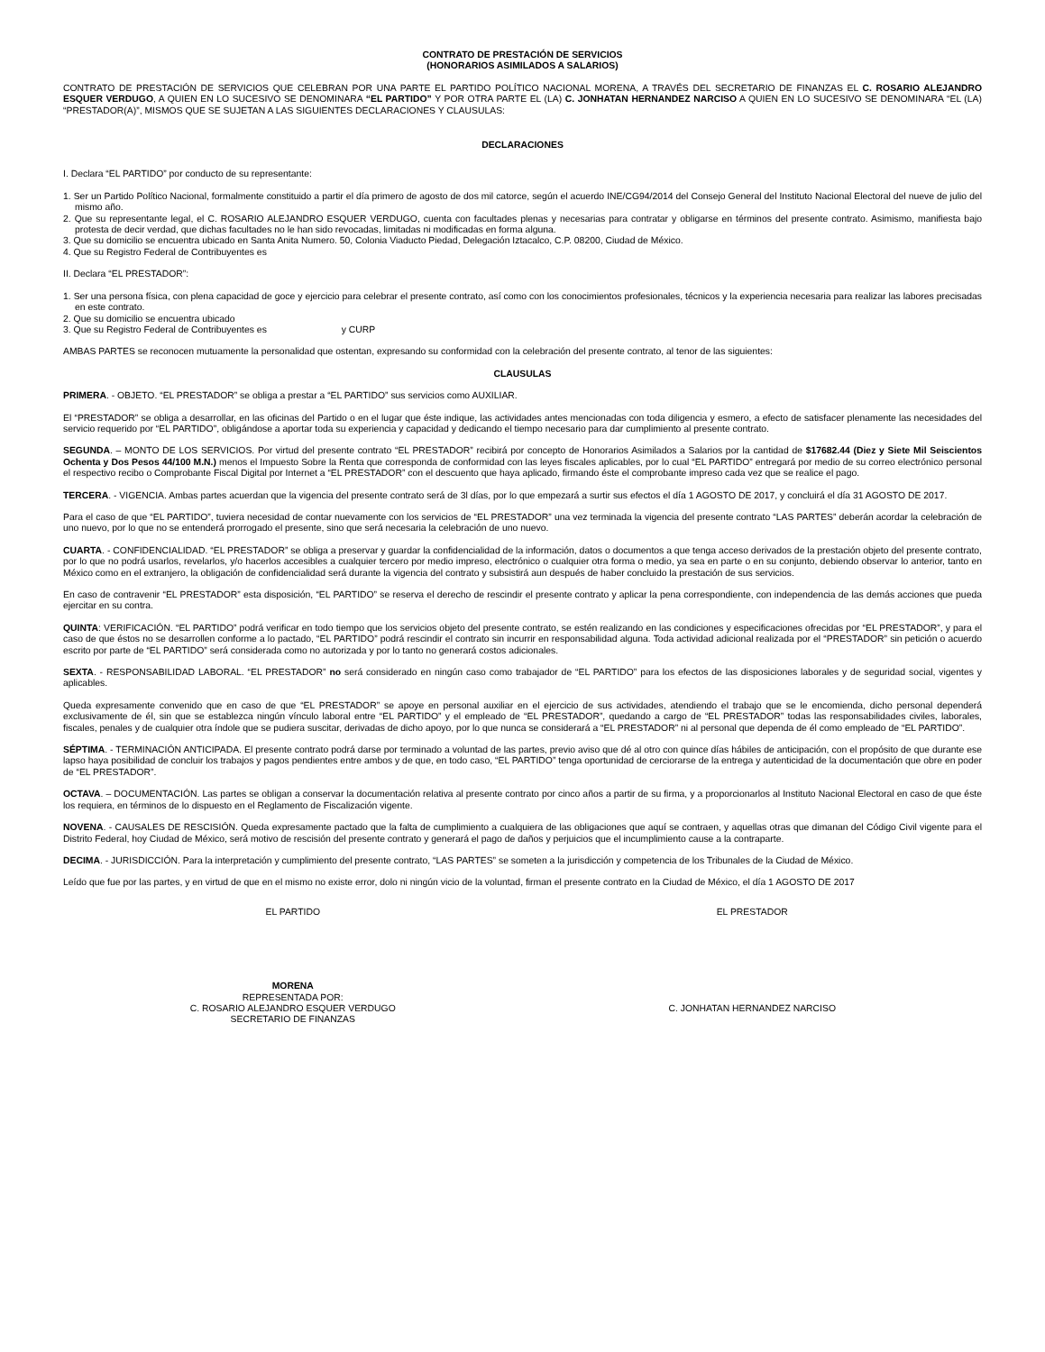CONTRATO DE PRESTACIÓN DE SERVICIOS
(HONORARIOS ASIMILADOS A SALARIOS)
CONTRATO DE PRESTACIÓN DE SERVICIOS QUE CELEBRAN POR UNA PARTE EL PARTIDO POLÍTICO NACIONAL MORENA, A TRAVÉS DEL SECRETARIO DE FINANZAS EL C. ROSARIO ALEJANDRO ESQUER VERDUGO, A QUIEN EN LO SUCESIVO SE DENOMINARA “EL PARTIDO” Y POR OTRA PARTE EL (LA) C. JONHATAN HERNANDEZ NARCISO A QUIEN EN LO SUCESIVO SE DENOMINARA “EL (LA) “PRESTADOR(A)”, MISMOS QUE SE SUJETAN A LAS SIGUIENTES DECLARACIONES Y CLAUSULAS:
DECLARACIONES
I. Declara “EL PARTIDO” por conducto de su representante:
1. Ser un Partido Político Nacional, formalmente constituido a partir el día primero de agosto de dos mil catorce, según el acuerdo INE/CG94/2014 del Consejo General del Instituto Nacional Electoral del nueve de julio del mismo año.
2. Que su representante legal, el C. ROSARIO ALEJANDRO ESQUER VERDUGO, cuenta con facultades plenas y necesarias para contratar y obligarse en términos del presente contrato. Asimismo, manifiesta bajo protesta de decir verdad, que dichas facultades no le han sido revocadas, limitadas ni modificadas en forma alguna.
3. Que su domicilio se encuentra ubicado en Santa Anita Numero. 50, Colonia Viaducto Piedad, Delegación Iztacalco, C.P. 08200, Ciudad de México.
4. Que su Registro Federal de Contribuyentes es
II. Declara “EL PRESTADOR”:
1. Ser una persona física, con plena capacidad de goce y ejercicio para celebrar el presente contrato, así como con los conocimientos profesionales, técnicos y la experiencia necesaria para realizar las labores precisadas en este contrato.
2. Que su domicilio se encuentra ubicado
3. Que su Registro Federal de Contribuyentes es y CURP
AMBAS PARTES se reconocen mutuamente la personalidad que ostentan, expresando su conformidad con la celebración del presente contrato, al tenor de las siguientes:
CLAUSULAS
PRIMERA. - OBJETO. “EL PRESTADOR” se obliga a prestar a “EL PARTIDO” sus servicios como AUXILIAR.
El “PRESTADOR” se obliga a desarrollar, en las oficinas del Partido o en el lugar que éste indique, las actividades antes mencionadas con toda diligencia y esmero, a efecto de satisfacer plenamente las necesidades del servicio requerido por “EL PARTIDO”, obligándose a aportar toda su experiencia y capacidad y dedicando el tiempo necesario para dar cumplimiento al presente contrato.
SEGUNDA. – MONTO DE LOS SERVICIOS. Por virtud del presente contrato “EL PRESTADOR” recibirá por concepto de Honorarios Asimilados a Salarios por la cantidad de $17682.44 (Diez y Siete Mil Seiscientos Ochenta y Dos Pesos 44/100 M.N.) menos el Impuesto Sobre la Renta que corresponda de conformidad con las leyes fiscales aplicables, por lo cual “EL PARTIDO” entregará por medio de su correo electrónico personal el respectivo recibo o Comprobante Fiscal Digital por Internet a “EL PRESTADOR” con el descuento que haya aplicado, firmando éste el comprobante impreso cada vez que se realice el pago.
TERCERA. - VIGENCIA. Ambas partes acuerdan que la vigencia del presente contrato será de 3l días, por lo que empezará a surtir sus efectos el día 1 AGOSTO DE 2017, y concluirá el día 31 AGOSTO DE 2017.
Para el caso de que “EL PARTIDO”, tuviera necesidad de contar nuevamente con los servicios de “EL PRESTADOR” una vez terminada la vigencia del presente contrato “LAS PARTES” deberán acordar la celebración de uno nuevo, por lo que no se entenderá prorrogado el presente, sino que será necesaria la celebración de uno nuevo.
CUARTA. - CONFIDENCIALIDAD. “EL PRESTADOR” se obliga a preservar y guardar la confidencialidad de la información, datos o documentos a que tenga acceso derivados de la prestación objeto del presente contrato, por lo que no podrá usarlos, revelarlos, y/o hacerlos accesibles a cualquier tercero por medio impreso, electrónico o cualquier otra forma o medio, ya sea en parte o en su conjunto, debiendo observar lo anterior, tanto en México como en el extranjero, la obligación de confidencialidad será durante la vigencia del contrato y subsistirá aun después de haber concluido la prestación de sus servicios.
En caso de contravenir “EL PRESTADOR” esta disposición, “EL PARTIDO” se reserva el derecho de rescindir el presente contrato y aplicar la pena correspondiente, con independencia de las demás acciones que pueda ejercitar en su contra.
QUINTA: VERIFICACIÓN. “EL PARTIDO” podrá verificar en todo tiempo que los servicios objeto del presente contrato, se estén realizando en las condiciones y especificaciones ofrecidas por “EL PRESTADOR”, y para el caso de que éstos no se desarrollen conforme a lo pactado, “EL PARTIDO” podrá rescindir el contrato sin incurrir en responsabilidad alguna. Toda actividad adicional realizada por el “PRESTADOR” sin petición o acuerdo escrito por parte de “EL PARTIDO” será considerada como no autorizada y por lo tanto no generará costos adicionales.
SEXTA. - RESPONSABILIDAD LABORAL. “EL PRESTADOR” no será considerado en ningún caso como trabajador de “EL PARTIDO” para los efectos de las disposiciones laborales y de seguridad social, vigentes y aplicables.
Queda expresamente convenido que en caso de que “EL PRESTADOR” se apoye en personal auxiliar en el ejercicio de sus actividades, atendiendo el trabajo que se le encomienda, dicho personal dependerá exclusivamente de él, sin que se establezca ningún vínculo laboral entre “EL PARTIDO” y el empleado de “EL PRESTADOR”, quedando a cargo de “EL PRESTADOR” todas las responsabilidades civiles, laborales, fiscales, penales y de cualquier otra índole que se pudiera suscitar, derivadas de dicho apoyo, por lo que nunca se considerará a “EL PRESTADOR” ni al personal que dependa de él como empleado de “EL PARTIDO”.
SÉPTIMA. - TERMINACIÓN ANTICIPADA. El presente contrato podrá darse por terminado a voluntad de las partes, previo aviso que dé al otro con quince días hábiles de anticipación, con el propósito de que durante ese lapso haya posibilidad de concluir los trabajos y pagos pendientes entre ambos y de que, en todo caso, “EL PARTIDO” tenga oportunidad de cerciorarse de la entrega y autenticidad de la documentación que obre en poder de “EL PRESTADOR”.
OCTAVA. – DOCUMENTACIÓN. Las partes se obligan a conservar la documentación relativa al presente contrato por cinco años a partir de su firma, y a proporcionarlos al Instituto Nacional Electoral en caso de que éste los requiera, en términos de lo dispuesto en el Reglamento de Fiscalización vigente.
NOVENA. - CAUSALES DE RESCISIÓN. Queda expresamente pactado que la falta de cumplimiento a cualquiera de las obligaciones que aquí se contraen, y aquellas otras que dimanan del Código Civil vigente para el Distrito Federal, hoy Ciudad de México, será motivo de rescisión del presente contrato y generará el pago de daños y perjuicios que el incumplimiento cause a la contraparte.
DECIMA. - JURISDICCIÓN. Para la interpretación y cumplimiento del presente contrato, “LAS PARTES” se someten a la jurisdicción y competencia de los Tribunales de la Ciudad de México.
Leído que fue por las partes, y en virtud de que en el mismo no existe error, dolo ni ningún vicio de la voluntad, firman el presente contrato en la Ciudad de México, el día 1 AGOSTO DE 2017
EL PARTIDO EL PRESTADOR
MORENA
REPRESENTADA POR:
C. ROSARIO ALEJANDRO ESQUER VERDUGO
SECRETARIO DE FINANZAS
C. JONHATAN HERNANDEZ NARCISO